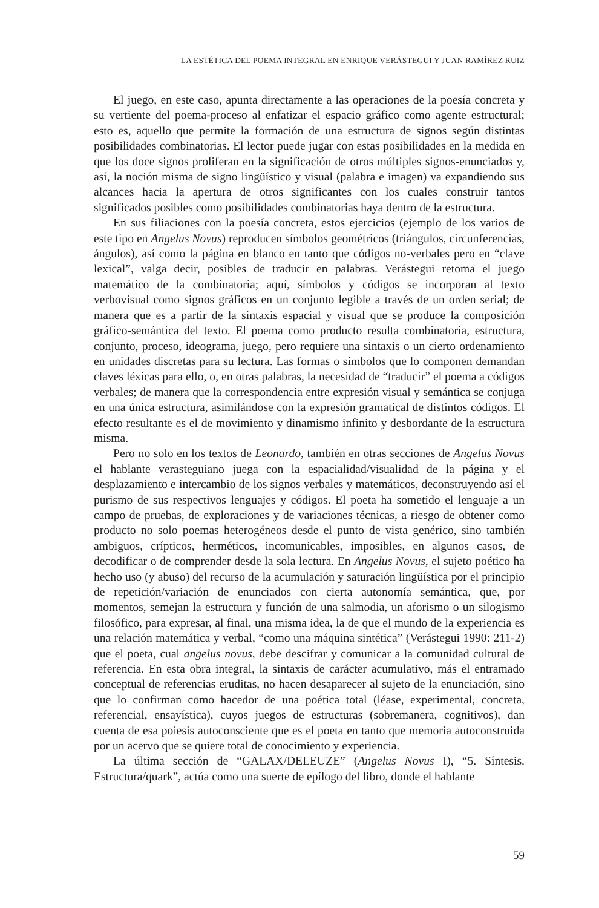LA ESTÉTICA DEL POEMA INTEGRAL EN ENRIQUE VERÁSTEGUI Y JUAN RAMÍREZ RUIZ
El juego, en este caso, apunta directamente a las operaciones de la poesía concreta y su vertiente del poema-proceso al enfatizar el espacio gráfico como agente estructural; esto es, aquello que permite la formación de una estructura de signos según distintas posibilidades combinatorias. El lector puede jugar con estas posibilidades en la medida en que los doce signos proliferan en la significación de otros múltiples signos-enunciados y, así, la noción misma de signo lingüístico y visual (palabra e imagen) va expandiendo sus alcances hacia la apertura de otros significantes con los cuales construir tantos significados posibles como posibilidades combinatorias haya dentro de la estructura.
En sus filiaciones con la poesía concreta, estos ejercicios (ejemplo de los varios de este tipo en Angelus Novus) reproducen símbolos geométricos (triángulos, circunferencias, ángulos), así como la página en blanco en tanto que códigos no-verbales pero en “clave lexical”, valga decir, posibles de traducir en palabras. Verástegui retoma el juego matemático de la combinatoria; aquí, símbolos y códigos se incorporan al texto verbovisual como signos gráficos en un conjunto legible a través de un orden serial; de manera que es a partir de la sintaxis espacial y visual que se produce la composición gráfico-semántica del texto. El poema como producto resulta combinatoria, estructura, conjunto, proceso, ideograma, juego, pero requiere una sintaxis o un cierto ordenamiento en unidades discretas para su lectura. Las formas o símbolos que lo componen demandan claves léxicas para ello, o, en otras palabras, la necesidad de “traducir” el poema a códigos verbales; de manera que la correspondencia entre expresión visual y semántica se conjuga en una única estructura, asimilándose con la expresión gramatical de distintos códigos. El efecto resultante es el de movimiento y dinamismo infinito y desbordante de la estructura misma.
Pero no solo en los textos de Leonardo, también en otras secciones de Angelus Novus el hablante verasteguiano juega con la espacialidad/visualidad de la página y el desplazamiento e intercambio de los signos verbales y matemáticos, deconstruyendo así el purismo de sus respectivos lenguajes y códigos. El poeta ha sometido el lenguaje a un campo de pruebas, de exploraciones y de variaciones técnicas, a riesgo de obtener como producto no solo poemas heterogéneos desde el punto de vista genérico, sino también ambiguos, crípticos, herméticos, incomunicables, imposibles, en algunos casos, de decodificar o de comprender desde la sola lectura. En Angelus Novus, el sujeto poético ha hecho uso (y abuso) del recurso de la acumulación y saturación lingüística por el principio de repetición/variación de enunciados con cierta autonomía semántica, que, por momentos, semejan la estructura y función de una salmodia, un aforismo o un silogismo filosófico, para expresar, al final, una misma idea, la de que el mundo de la experiencia es una relación matemática y verbal, “como una máquina sintética” (Verástegui 1990: 211-2) que el poeta, cual angelus novus, debe descifrar y comunicar a la comunidad cultural de referencia. En esta obra integral, la sintaxis de carácter acumulativo, más el entramado conceptual de referencias eruditas, no hacen desaparecer al sujeto de la enunciación, sino que lo confirman como hacedor de una poética total (léase, experimental, concreta, referencial, ensayística), cuyos juegos de estructuras (sobremanera, cognitivos), dan cuenta de esa poiesis autoconsciente que es el poeta en tanto que memoria autoconstruida por un acervo que se quiere total de conocimiento y experiencia.
La última sección de “GALAX/DELEUZE” (Angelus Novus I), “5. Síntesis. Estructura/quark”, actúa como una suerte de epílogo del libro, donde el hablante
59